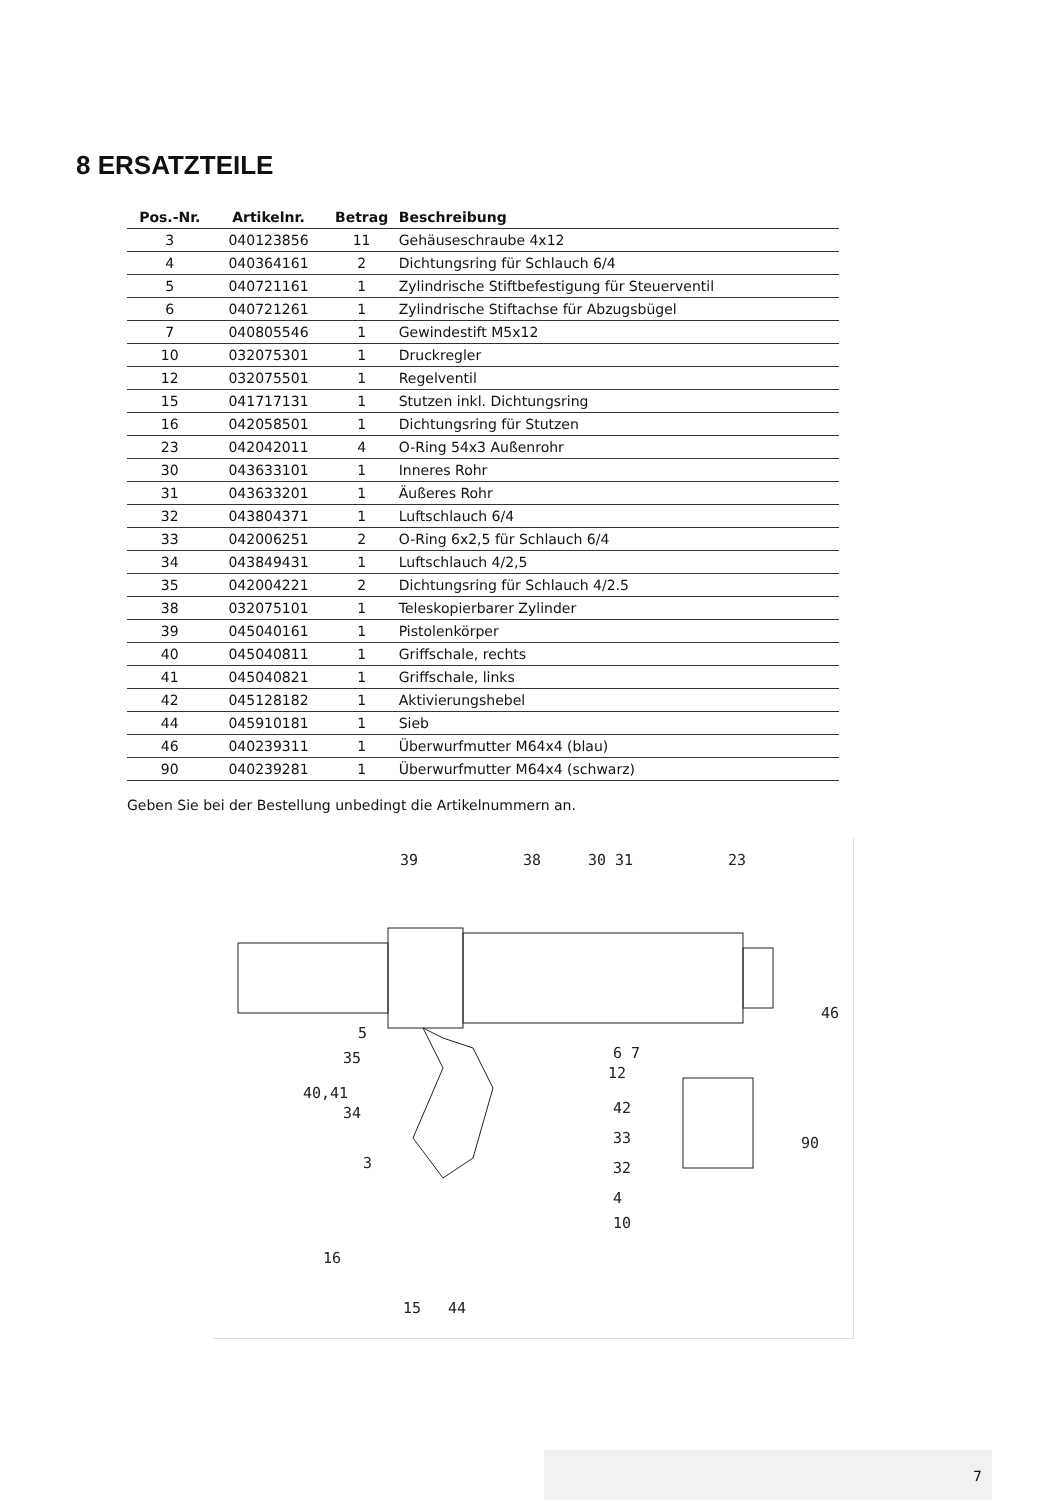8 ERSATZTEILE
| Pos.-Nr. | Artikelnr. | Betrag | Beschreibung |
| --- | --- | --- | --- |
| 3 | 040123856 | 11 | Gehäuseschraube 4x12 |
| 4 | 040364161 | 2 | Dichtungsring für Schlauch 6/4 |
| 5 | 040721161 | 1 | Zylindrische Stiftbefestigung für Steuerventil |
| 6 | 040721261 | 1 | Zylindrische Stiftachse für Abzugsbügel |
| 7 | 040805546 | 1 | Gewindestift M5x12 |
| 10 | 032075301 | 1 | Druckregler |
| 12 | 032075501 | 1 | Regelventil |
| 15 | 041717131 | 1 | Stutzen inkl. Dichtungsring |
| 16 | 042058501 | 1 | Dichtungsring für Stutzen |
| 23 | 042042011 | 4 | O-Ring 54x3 Außenrohr |
| 30 | 043633101 | 1 | Inneres Rohr |
| 31 | 043633201 | 1 | Äußeres Rohr |
| 32 | 043804371 | 1 | Luftschlauch 6/4 |
| 33 | 042006251 | 2 | O-Ring 6x2,5 für Schlauch 6/4 |
| 34 | 043849431 | 1 | Luftschlauch 4/2,5 |
| 35 | 042004221 | 2 | Dichtungsring für Schlauch 4/2.5 |
| 38 | 032075101 | 1 | Teleskopierbarer Zylinder |
| 39 | 045040161 | 1 | Pistolenkörper |
| 40 | 045040811 | 1 | Griffschale, rechts |
| 41 | 045040821 | 1 | Griffschale, links |
| 42 | 045128182 | 1 | Aktivierungshebel |
| 44 | 045910181 | 1 | Sieb |
| 46 | 040239311 | 1 | Überwurfmutter M64x4 (blau) |
| 90 | 040239281 | 1 | Überwurfmutter M64x4 (schwarz) |
Geben Sie bei der Bestellung unbedingt die Artikelnummern an.
39
38
30 31
23
46
5
6 7
35
12
40,41
42
34
90
33
3
32
4
10
16
15
44
7